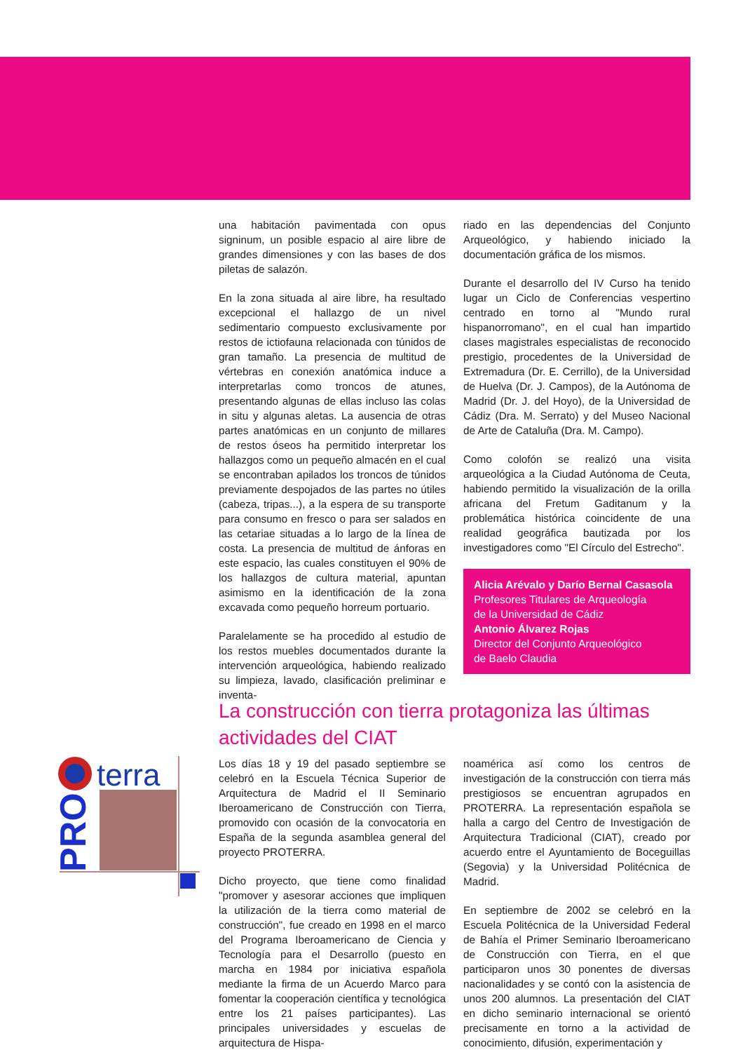una habitación pavimentada con opus signinum, un posible espacio al aire libre de grandes dimensiones y con las bases de dos piletas de salazón.
En la zona situada al aire libre, ha resultado excepcional el hallazgo de un nivel sedimentario compuesto exclusivamente por restos de ictiofauna relacionada con túnidos de gran tamaño. La presencia de multitud de vértebras en conexión anatómica induce a interpretarlas como troncos de atunes, presentando algunas de ellas incluso las colas in situ y algunas aletas. La ausencia de otras partes anatómicas en un conjunto de millares de restos óseos ha permitido interpretar los hallazgos como un pequeño almacén en el cual se encontraban apilados los troncos de túnidos previamente despojados de las partes no útiles (cabeza, tripas...), a la espera de su transporte para consumo en fresco o para ser salados en las cetariae situadas a lo largo de la línea de costa. La presencia de multitud de ánforas en este espacio, las cuales constituyen el 90% de los hallazgos de cultura material, apuntan asimismo en la identificación de la zona excavada como pequeño horreum portuario.
Paralelamente se ha procedido al estudio de los restos muebles documentados durante la intervención arqueológica, habiendo realizado su limpieza, lavado, clasificación preliminar e inventa-
riado en las dependencias del Conjunto Arqueológico, y habiendo iniciado la documentación gráfica de los mismos.
Durante el desarrollo del IV Curso ha tenido lugar un Ciclo de Conferencias vespertino centrado en torno al "Mundo rural hispanorromano", en el cual han impartido clases magistrales especialistas de reconocido prestigio, procedentes de la Universidad de Extremadura (Dr. E. Cerrillo), de la Universidad de Huelva (Dr. J. Campos), de la Autónoma de Madrid (Dr. J. del Hoyo), de la Universidad de Cádiz (Dra. M. Serrato) y del Museo Nacional de Arte de Cataluña (Dra. M. Campo).
Como colofón se realizó una visita arqueológica a la Ciudad Autónoma de Ceuta, habiendo permitido la visualización de la orilla africana del Fretum Gaditanum y la problemática histórica coincidente de una realidad geográfica bautizada por los investigadores como "El Círculo del Estrecho".
Alicia Arévalo y Darío Bernal Casasola
Profesores Titulares de Arqueología
de la Universidad de Cádiz
Antonio Álvarez Rojas
Director del Conjunto Arqueológico
de Baelo Claudia
La construcción con tierra protagoniza las últimas actividades del CIAT
terra
PRO
Los días 18 y 19 del pasado septiembre se celebró en la Escuela Técnica Superior de Arquitectura de Madrid el II Seminario Iberoamericano de Construcción con Tierra, promovido con ocasión de la convocatoria en España de la segunda asamblea general del proyecto PROTERRA.
Dicho proyecto, que tiene como finalidad "promover y asesorar acciones que impliquen la utilización de la tierra como material de construcción", fue creado en 1998 en el marco del Programa Iberoamericano de Ciencia y Tecnología para el Desarrollo (puesto en marcha en 1984 por iniciativa española mediante la firma de un Acuerdo Marco para fomentar la cooperación científica y tecnológica entre los 21 países participantes). Las principales universidades y escuelas de arquitectura de Hispa-
noamérica así como los centros de investigación de la construcción con tierra más prestigiosos se encuentran agrupados en PROTERRA. La representación española se halla a cargo del Centro de Investigación de Arquitectura Tradicional (CIAT), creado por acuerdo entre el Ayuntamiento de Boceguillas (Segovia) y la Universidad Politécnica de Madrid.
En septiembre de 2002 se celebró en la Escuela Politécnica de la Universidad Federal de Bahía el Primer Seminario Iberoamericano de Construcción con Tierra, en el que participaron unos 30 ponentes de diversas nacionalidades y se contó con la asistencia de unos 200 alumnos. La presentación del CIAT en dicho seminario internacional se orientó precisamente en torno a la actividad de conocimiento, difusión, experimentación y